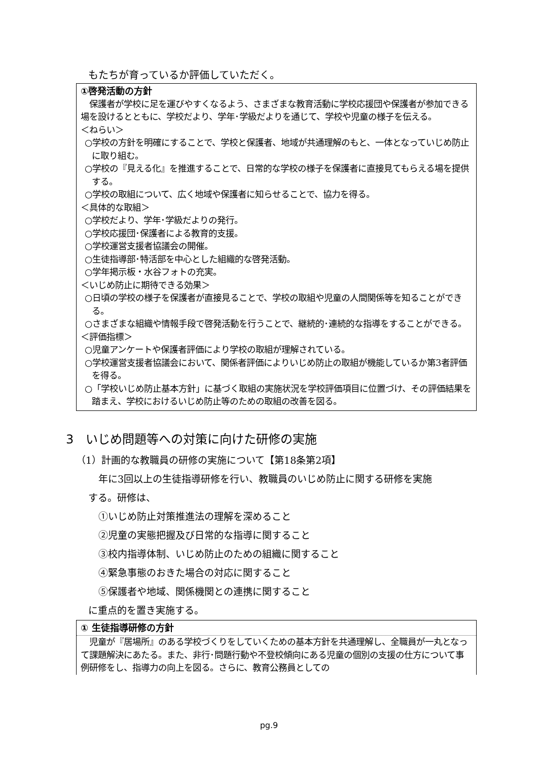もたちが育っているか評価していただく。
①啓発活動の方針
　保護者が学校に足を運びやすくなるよう、さまざまな教育活動に学校応援団や保護者が参加できる場を設けるとともに、学校だより、学年･学級だよりを通じて、学校や児童の様子を伝える。
＜ねらい＞
○学校の方針を明確にすることで、学校と保護者、地域が共通理解のもと、一体となっていじめ防止に取り組む。
○学校の『見える化』を推進することで、日常的な学校の様子を保護者に直接見てもらえる場を提供する。
○学校の取組について、広く地域や保護者に知らせることで、協力を得る。
＜具体的な取組＞
○学校だより、学年･学級だよりの発行。
○学校応援団･保護者による教育的支援。
○学校運営支援者協議会の開催。
○生徒指導部･特活部を中心とした組織的な啓発活動。
○学年掲示板・水谷フォトの充実。
＜いじめ防止に期待できる効果＞
○日頃の学校の様子を保護者が直接見ることで、学校の取組や児童の人間関係等を知ることができる。
○さまざまな組織や情報手段で啓発活動を行うことで、継続的･連続的な指導をすることができる。
＜評価指標＞
○児童アンケートや保護者評価により学校の取組が理解されている。
○学校運営支援者協議会において、関係者評価によりいじめ防止の取組が機能しているか第3者評価を得る。
○「学校いじめ防止基本方針」に基づく取組の実施状況を学校評価項目に位置づけ、その評価結果を踏まえ、学校におけるいじめ防止等のための取組の改善を図る。
3　いじめ問題等への対策に向けた研修の実施
（1）計画的な教職員の研修の実施について【第18条第2項】
年に3回以上の生徒指導研修を行い、教職員のいじめ防止に関する研修を実施
する。研修は、
①いじめ防止対策推進法の理解を深めること
②児童の実態把握及び日常的な指導に関すること
③校内指導体制、いじめ防止のための組織に関すること
④緊急事態のおきた場合の対応に関すること
⑤保護者や地域、関係機関との連携に関すること
に重点的を置き実施する。
① 生徒指導研修の方針
　児童が『居場所』のある学校づくりをしていくための基本方針を共通理解し、全職員が一丸となって課題解決にあたる。また、非行･問題行動や不登校傾向にある児童の個別の支援の仕方について事例研修をし、指導力の向上を図る。さらに、教育公務員としての
pg.9